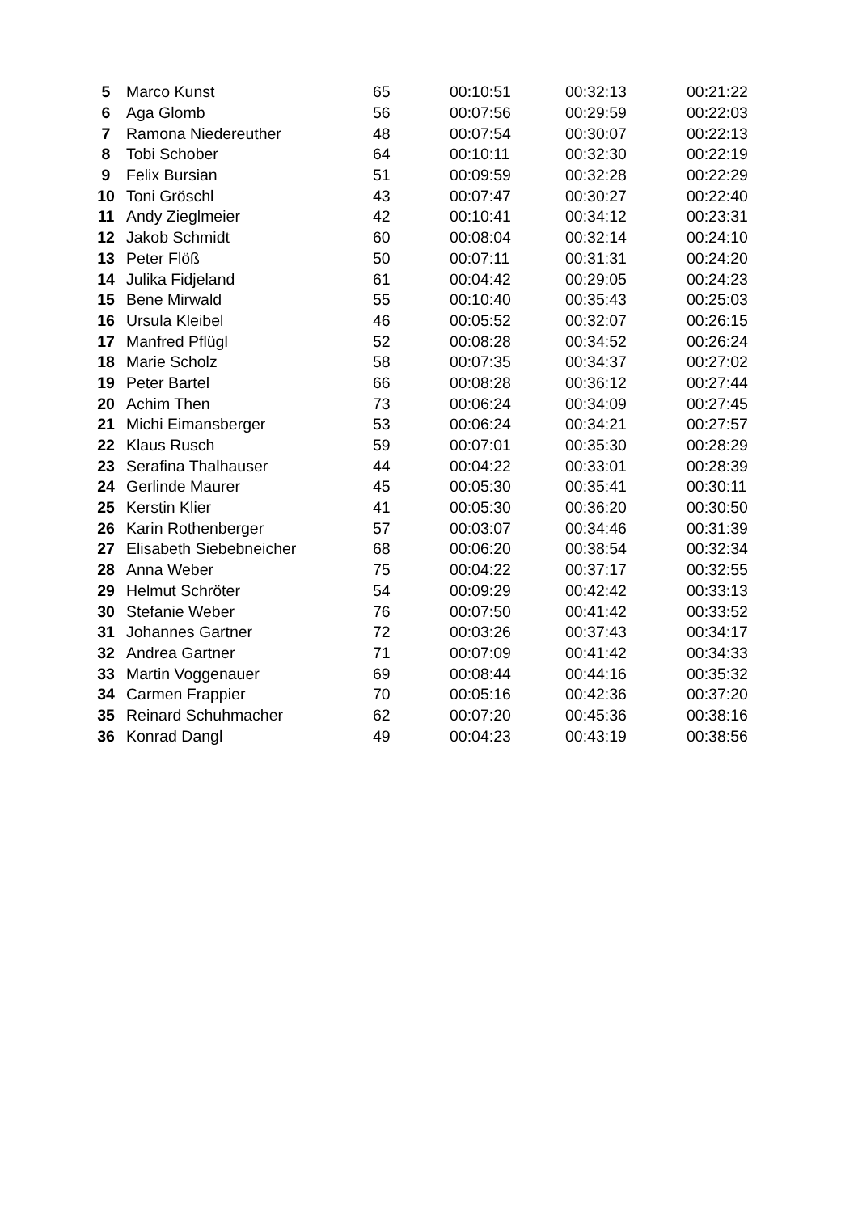| 5 | Marco Kunst | 65 | 00:10:51 | 00:32:13 | 00:21:22 |
| 6 | Aga Glomb | 56 | 00:07:56 | 00:29:59 | 00:22:03 |
| 7 | Ramona Niedereuther | 48 | 00:07:54 | 00:30:07 | 00:22:13 |
| 8 | Tobi Schober | 64 | 00:10:11 | 00:32:30 | 00:22:19 |
| 9 | Felix Bursian | 51 | 00:09:59 | 00:32:28 | 00:22:29 |
| 10 | Toni Gröschl | 43 | 00:07:47 | 00:30:27 | 00:22:40 |
| 11 | Andy Zieglmeier | 42 | 00:10:41 | 00:34:12 | 00:23:31 |
| 12 | Jakob Schmidt | 60 | 00:08:04 | 00:32:14 | 00:24:10 |
| 13 | Peter Flöß | 50 | 00:07:11 | 00:31:31 | 00:24:20 |
| 14 | Julika Fidjeland | 61 | 00:04:42 | 00:29:05 | 00:24:23 |
| 15 | Bene Mirwald | 55 | 00:10:40 | 00:35:43 | 00:25:03 |
| 16 | Ursula Kleibel | 46 | 00:05:52 | 00:32:07 | 00:26:15 |
| 17 | Manfred Pflügl | 52 | 00:08:28 | 00:34:52 | 00:26:24 |
| 18 | Marie Scholz | 58 | 00:07:35 | 00:34:37 | 00:27:02 |
| 19 | Peter Bartel | 66 | 00:08:28 | 00:36:12 | 00:27:44 |
| 20 | Achim Then | 73 | 00:06:24 | 00:34:09 | 00:27:45 |
| 21 | Michi Eimansberger | 53 | 00:06:24 | 00:34:21 | 00:27:57 |
| 22 | Klaus Rusch | 59 | 00:07:01 | 00:35:30 | 00:28:29 |
| 23 | Serafina Thalhauser | 44 | 00:04:22 | 00:33:01 | 00:28:39 |
| 24 | Gerlinde Maurer | 45 | 00:05:30 | 00:35:41 | 00:30:11 |
| 25 | Kerstin Klier | 41 | 00:05:30 | 00:36:20 | 00:30:50 |
| 26 | Karin Rothenberger | 57 | 00:03:07 | 00:34:46 | 00:31:39 |
| 27 | Elisabeth Siebebneicher | 68 | 00:06:20 | 00:38:54 | 00:32:34 |
| 28 | Anna Weber | 75 | 00:04:22 | 00:37:17 | 00:32:55 |
| 29 | Helmut Schröter | 54 | 00:09:29 | 00:42:42 | 00:33:13 |
| 30 | Stefanie Weber | 76 | 00:07:50 | 00:41:42 | 00:33:52 |
| 31 | Johannes Gartner | 72 | 00:03:26 | 00:37:43 | 00:34:17 |
| 32 | Andrea Gartner | 71 | 00:07:09 | 00:41:42 | 00:34:33 |
| 33 | Martin Voggenauer | 69 | 00:08:44 | 00:44:16 | 00:35:32 |
| 34 | Carmen Frappier | 70 | 00:05:16 | 00:42:36 | 00:37:20 |
| 35 | Reinard Schuhmacher | 62 | 00:07:20 | 00:45:36 | 00:38:16 |
| 36 | Konrad Dangl | 49 | 00:04:23 | 00:43:19 | 00:38:56 |